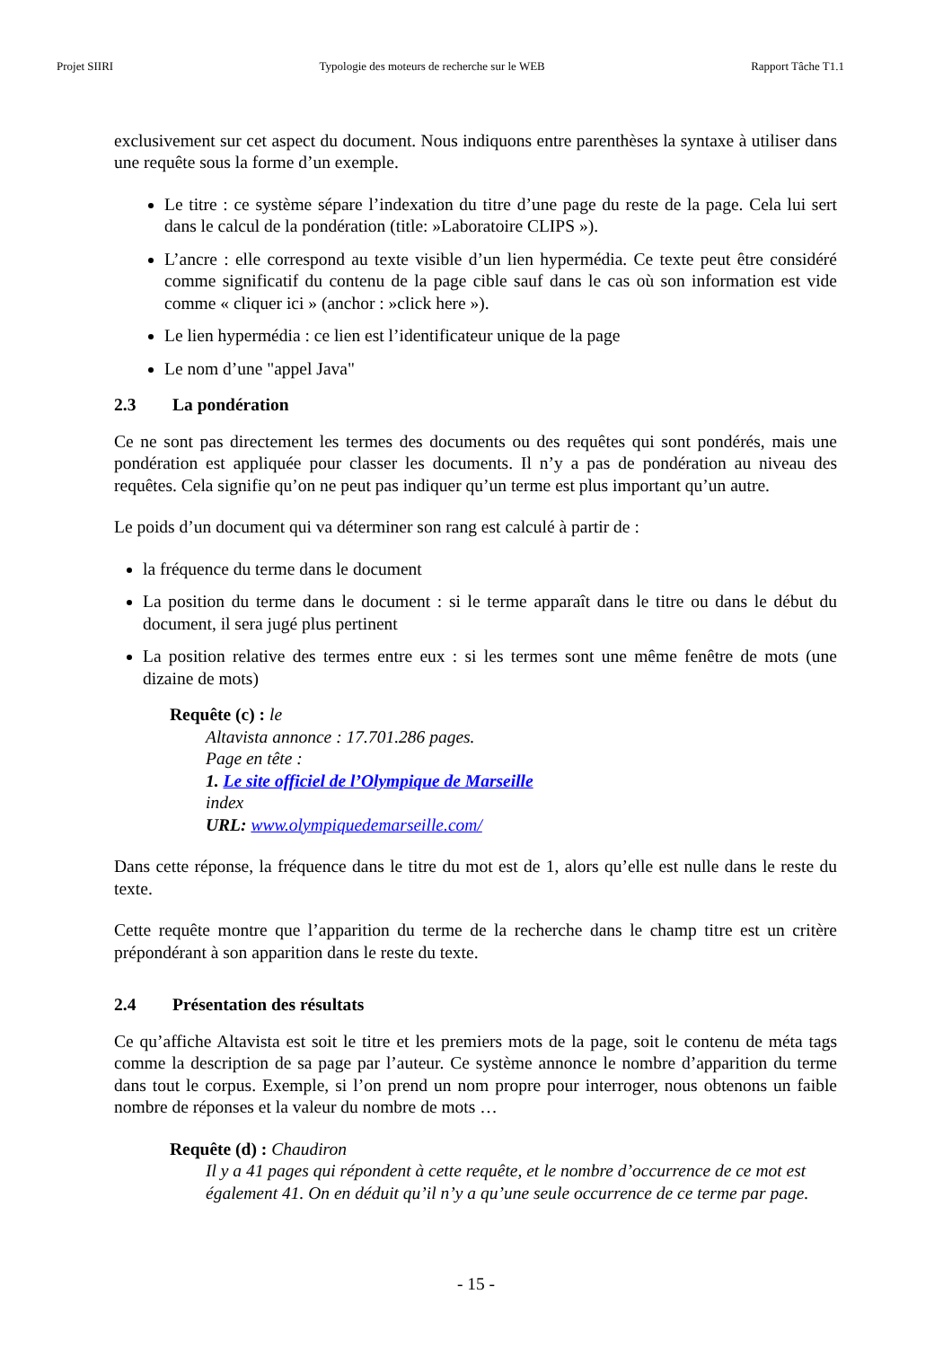Projet SIIRI Typologie des moteurs de recherche sur le WEB Rapport Tâche T1.1
exclusivement sur cet aspect du document. Nous indiquons entre parenthèses la syntaxe à utiliser dans une requête sous la forme d’un exemple.
Le titre : ce système sépare l’indexation du titre d’une page du reste de la page. Cela lui sert dans le calcul de la pondération (title: »Laboratoire CLIPS »).
L’ancre : elle correspond au texte visible d’un lien hypermédia. Ce texte peut être considéré comme significatif du contenu de la page cible sauf dans le cas où son information est vide comme « cliquer ici » (anchor : »click here »).
Le lien hypermédia : ce lien est l’identificateur unique de la page
Le nom d’une "appel Java"
2.3 La pondération
Ce ne sont pas directement les termes des documents ou des requêtes qui sont pondérés, mais une pondération est appliquée pour classer les documents. Il n’y a pas de pondération au niveau des requêtes. Cela signifie qu’on ne peut pas indiquer qu’un terme est plus important qu’un autre.
Le poids d’un document qui va déterminer son rang est calculé à partir de :
la fréquence du terme dans le document
La position du terme dans le document : si le terme apparaît dans le titre ou dans le début du document, il sera jugé plus pertinent
La position relative des termes entre eux : si les termes sont une même fenêtre de mots (une dizaine de mots)
Requête (c) : le
Altavista annonce : 17.701.286 pages.
Page en tête :
1. Le site officiel de l’Olympique de Marseille
index
URL: www.olympiquedemarseille.com/
Dans cette réponse, la fréquence dans le titre du mot est de 1, alors qu’elle est nulle dans le reste du texte.
Cette requête montre que l’apparition du terme de la recherche dans le champ titre est un critère prépondérant à son apparition dans le reste du texte.
2.4 Présentation des résultats
Ce qu’affiche Altavista est soit le titre et les premiers mots de la page, soit le contenu de méta tags comme la description de sa page par l’auteur. Ce système annonce le nombre d’apparition du terme dans tout le corpus. Exemple, si l’on prend un nom propre pour interroger, nous obtenons un faible nombre de réponses et la valeur du nombre de mots …
Requête (d) : Chaudiron
Il y a 41 pages qui répondent à cette requête, et le nombre d’occurrence de ce mot est également 41. On en déduit qu’il n’y a qu’une seule occurrence de ce terme par page.
- 15 -